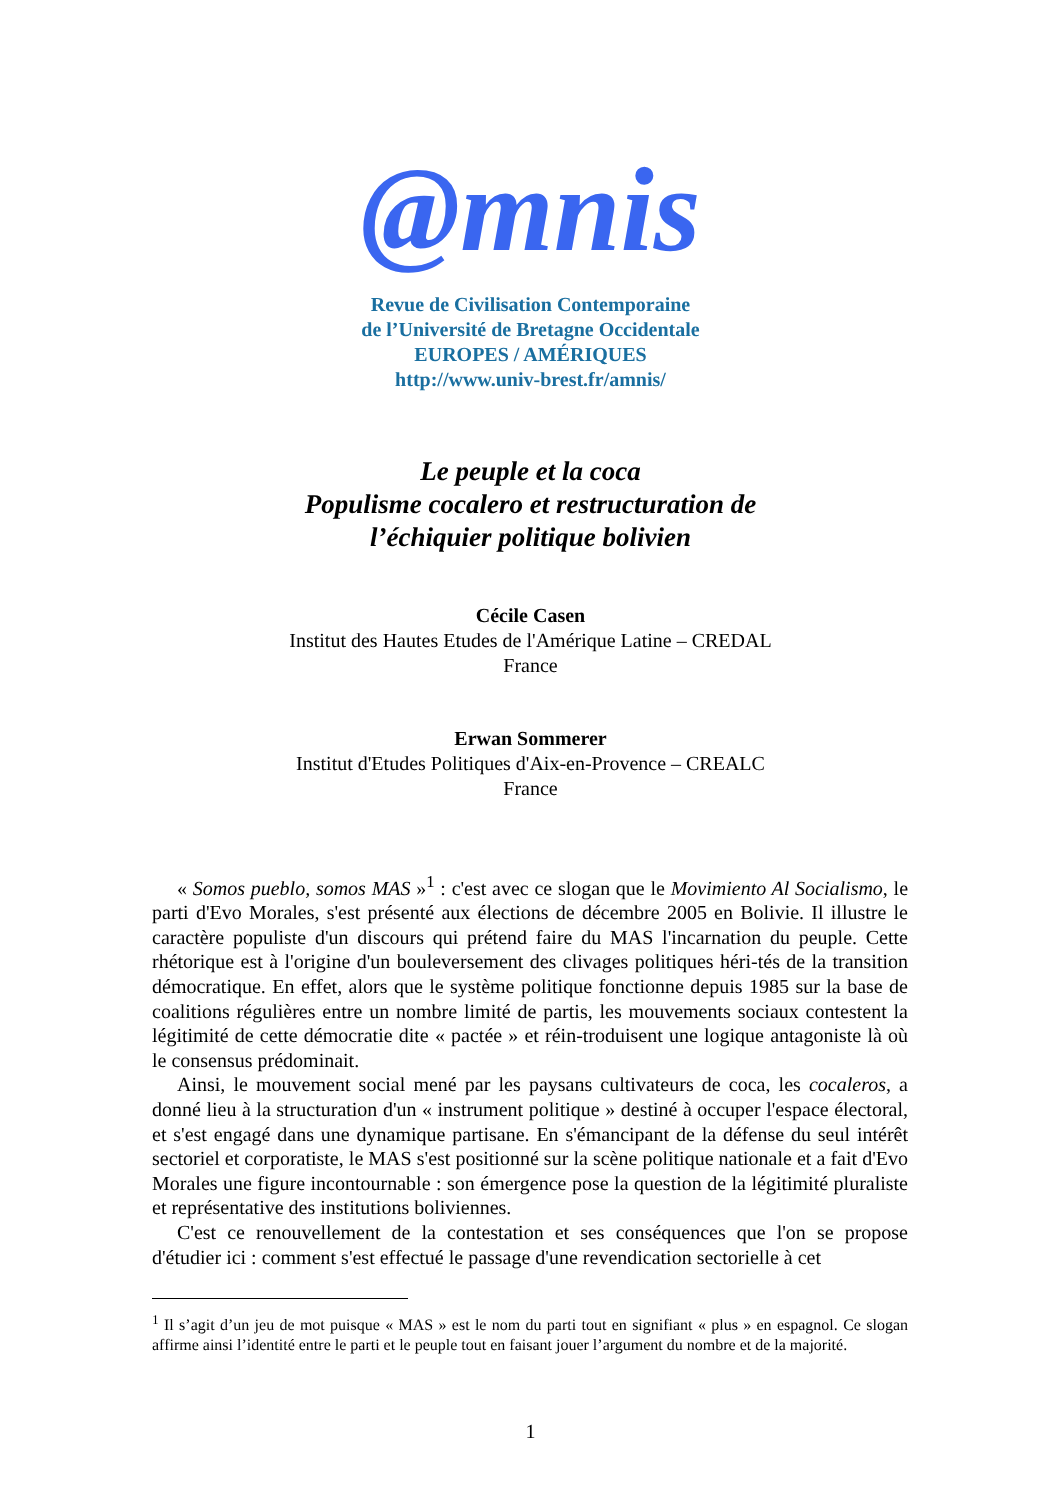@mnis
Revue de Civilisation Contemporaine
de l’Université de Bretagne Occidentale
EUROPES / AMÉRIQUES
http://www.univ-brest.fr/amnis/
Le peuple et la coca
Populisme cocalero et restructuration de
l’échiquier politique bolivien
Cécile Casen
Institut des Hautes Etudes de l'Amérique Latine – CREDAL
France
Erwan Sommerer
Institut d'Etudes Politiques d'Aix-en-Provence – CREALC
France
« Somos pueblo, somos MAS »<sup>1</sup> : c'est avec ce slogan que le Movimiento Al Socialismo, le parti d'Evo Morales, s'est présenté aux élections de décembre 2005 en Bolivie. Il illustre le caractère populiste d'un discours qui prétend faire du MAS l'incarnation du peuple. Cette rhétorique est à l'origine d'un bouleversement des clivages politiques héri-tés de la transition démocratique. En effet, alors que le système politique fonctionne depuis 1985 sur la base de coalitions régulières entre un nombre limité de partis, les mouvements sociaux contestent la légitimité de cette démocratie dite « pactée » et réin-troduisent une logique antagoniste là où le consensus prédominait.
Ainsi, le mouvement social mené par les paysans cultivateurs de coca, les cocaleros, a donné lieu à la structuration d'un « instrument politique » destiné à occuper l'espace électoral, et s'est engagé dans une dynamique partisane. En s'émancipant de la défense du seul intérêt sectoriel et corporatiste, le MAS s'est positionné sur la scène politique nationale et a fait d'Evo Morales une figure incontournable : son émergence pose la question de la légitimité pluraliste et représentative des institutions boliviennes.
C'est ce renouvellement de la contestation et ses conséquences que l'on se propose d'étudier ici : comment s'est effectué le passage d'une revendication sectorielle à cet
<sup>1</sup> Il s’agit d’un jeu de mot puisque « MAS » est le nom du parti tout en signifiant « plus » en espagnol. Ce slogan affirme ainsi l’identité entre le parti et le peuple tout en faisant jouer l’argument du nombre et de la majorité.
1